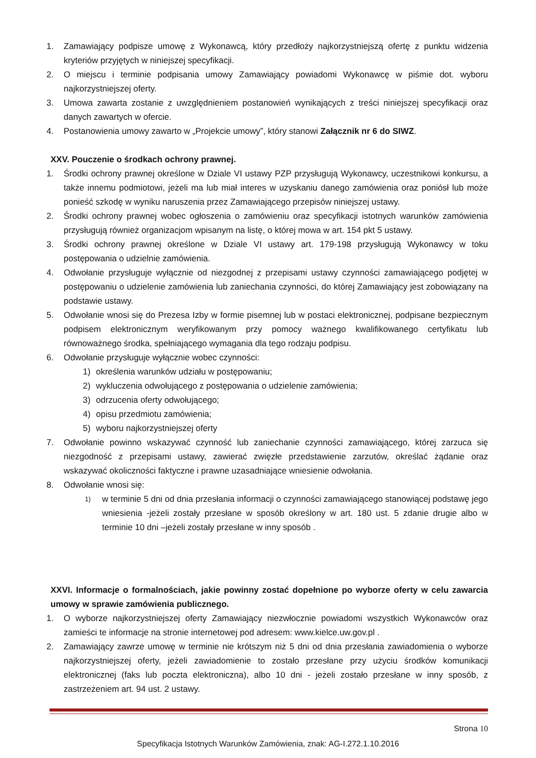1. Zamawiający podpisze umowę z Wykonawcą, który przedłoży najkorzystniejszą ofertę z punktu widzenia kryteriów przyjętych w niniejszej specyfikacji.
2. O miejscu i terminie podpisania umowy Zamawiający powiadomi Wykonawcę w piśmie dot. wyboru najkorzystniejszej oferty.
3. Umowa zawarta zostanie z uwzględnieniem postanowień wynikających z treści niniejszej specyfikacji oraz danych zawartych w ofercie.
4. Postanowienia umowy zawarto w „Projekcie umowy”, który stanowi Załącznik nr 6 do SIWZ.
XXV. Pouczenie o środkach ochrony prawnej.
1. Środki ochrony prawnej określone w Dziale VI ustawy PZP przysługują Wykonawcy, uczestnikowi konkursu, a także innemu podmiotowi, jeżeli ma lub miał interes w uzyskaniu danego zamówienia oraz poniósł lub może ponieść szkodę w wyniku naruszenia przez Zamawiającego przepisów niniejszej ustawy.
2. Środki ochrony prawnej wobec ogłoszenia o zamówieniu oraz specyfikacji istotnych warunków zamówienia przysługują również organizacjom wpisanym na listę, o której mowa w art. 154 pkt 5 ustawy.
3. Środki ochrony prawnej określone w Dziale VI ustawy art. 179-198 przysługują Wykonawcy w toku postępowania o udzielnie zamówienia.
4. Odwołanie przysługuje wyłącznie od niezgodnej z przepisami ustawy czynności zamawiającego podjętej w postępowaniu o udzielenie zamówienia lub zaniechania czynności, do której Zamawiający jest zobowiązany na podstawie ustawy.
5. Odwołanie wnosi się do Prezesa Izby w formie pisemnej lub w postaci elektronicznej, podpisane bezpiecznym podpisem elektronicznym weryfikowanym przy pomocy ważnego kwalifikowanego certyfikatu lub równoważnego środka, spełniającego wymagania dla tego rodzaju podpisu.
6. Odwołanie przysługuje wyłącznie wobec czynności:
1) określenia warunków udziału w postępowaniu;
2) wykluczenia odwołującego z postępowania o udzielenie zamówienia;
3) odrzucenia oferty odwołującego;
4) opisu przedmiotu zamówienia;
5) wyboru najkorzystniejszej oferty
7. Odwołanie powinno wskazywać czynność lub zaniechanie czynności zamawiającego, której zarzuca się niezgodność z przepisami ustawy, zawierać zwięzłe przedstawienie zarzutów, określać żądanie oraz wskazywać okoliczności faktyczne i prawne uzasadniające wniesienie odwołania.
8. Odwołanie wnosi się:
1) w terminie 5 dni od dnia przesłania informacji o czynności zamawiającego stanowiącej podstawę jego wniesienia -jeżeli zostały przesłane w sposób określony w art. 180 ust. 5 zdanie drugie albo w terminie 10 dni –jeżeli zostały przesłane w inny sposób .
XXVI. Informacje o formalnościach, jakie powinny zostać dopełnione po wyborze oferty w celu zawarcia umowy w sprawie zamówienia publicznego.
1. O wyborze najkorzystniejszej oferty Zamawiający niezwłocznie powiadomi wszystkich Wykonawców oraz zamieści te informacje na stronie internetowej pod adresem: www.kielce.uw.gov.pl .
2. Zamawiający zawrze umowę w terminie nie krótszym niż 5 dni od dnia przesłania zawiadomienia o wyborze najkorzystniejszej oferty, jeżeli zawiadomienie to zostało przesłane przy użyciu środków komunikacji elektronicznej (faks lub poczta elektroniczna), albo 10 dni - jeżeli zostało przesłane w inny sposób, z zastrzeżeniem art. 94 ust. 2 ustawy.
Strona 10
Specyfikacja Istotnych Warunków Zamówienia, znak: AG-I.272.1.10.2016